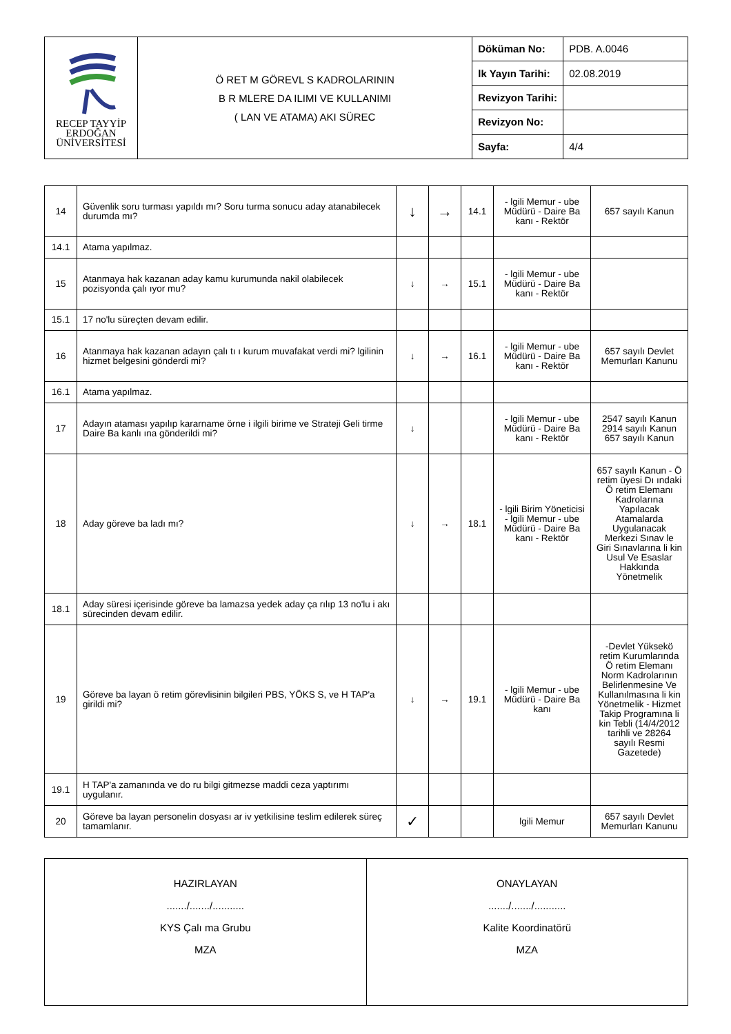| RECEP TAYYİP ERDOĞAN ÜNİVERSİTESİ | Ö RET M GÖREVL S KADROLARININ B R MLERE DA ILIMI VE KULLANIMI ( LAN VE ATAMA) AKI SÜREC | Döküman No: | PDB. A.0046 |
| | | lk Yayın Tarihi: | 02.08.2019 |
| | | Revizyon Tarihi: | |
| | | Revizyon No: | |
| | | Sayfa: | 4/4 |
| 14 | Güvenlik soru turması yapıldı mı? Soru turma sonucu aday atanabilecek durumda mı? | ↓ | → | 14.1 | - lgili Memur - ube Müdürü - Daire Ba kanı - Rektör | 657 sayılı Kanun |
| 14.1 | Atama yapılmaz. | | | | | |
| 15 | Atanmaya hak kazanan aday kamu kurumunda nakil olabilecek pozisyonda çalı ıyor mu? | ↓ | → | 15.1 | - lgili Memur - ube Müdürü - Daire Ba kanı - Rektör | |
| 15.1 | 17 no'lu süreçten devam edilir. | | | | | |
| 16 | Atanmaya hak kazanan adayın çalı tı ı kurum muvafakat verdi mi? lgilinin hizmet belgesini gönderdi mi? | ↓ | → | 16.1 | - lgili Memur - ube Müdürü - Daire Ba kanı - Rektör | 657 sayılı Devlet Memurları Kanunu |
| 16.1 | Atama yapılmaz. | | | | | |
| 17 | Adayın ataması yapılıp kararname örne i ilgili birime ve Strateji Geli tirme Daire Ba kanlı ına gönderildi mi? | ↓ | | | - lgili Memur - ube Müdürü - Daire Ba kanı - Rektör | 2547 sayılı Kanun 2914 sayılı Kanun 657 sayılı Kanun |
| 18 | Aday göreve ba ladı mı? | ↓ | → | 18.1 | - lgili Birim Yöneticisi - lgili Memur - ube Müdürü - Daire Ba kanı - Rektör | 657 sayılı Kanun - Ö retim üyesi Dı ındaki Ö retim Elemanı Kadrolarına Yapılacak Atamalarda Uygulanacak Merkezi Sınav le Giri Sınavlarına li kin Usul Ve Esaslar Hakkında Yönetmelik |
| 18.1 | Aday süresi içerisinde göreve ba lamazsa yedek aday ça rılıp 13 no'lu i akı sürecinden devam edilir. | | | | | |
| 19 | Göreve ba layan ö retim görevlisinin bilgileri PBS, YÖKS S, ve H TAP'a girildi mi? | ↓ | → | 19.1 | - lgili Memur - ube Müdürü - Daire Ba kanı | -Devlet Yüksekö retim Kurumlarında Ö retim Elemanı Norm Kadrolarının Belirlenmesine Ve Kullanılmasına li kin Yönetmelik - Hizmet Takip Programına li kin Tebli (14/4/2012 tarihli ve 28264 sayılı Resmi Gazetede) |
| 19.1 | H TAP'a zamanında ve do ru bilgi gitmezse maddi ceza yaptırımı uygulanır. | | | | | |
| 20 | Göreve ba layan personelin dosyası ar iv yetkilisine teslim edilerek süreç tamamlanır. | ✓ | | | lgili Memur | 657 sayılı Devlet Memurları Kanunu |
| HAZIRLAYAN ......./......./........... KYS Çalı ma Grubu MZA | ONAYLAYAN ......./......./........... Kalite Koordinatörü MZA |